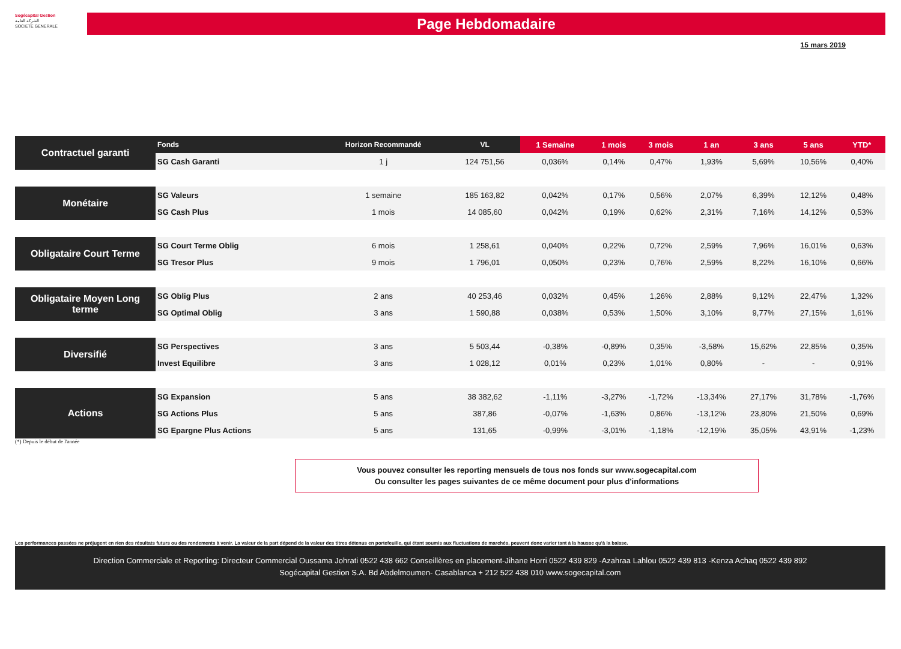Sogécapital Gestion
الشركة العامة
SOCIETE GENERALE
Page Hebdomadaire
15 mars 2019
| Contractuel garanti | Fonds | Horizon Recommandé | VL | 1 Semaine | 1 mois | 3 mois | 1 an | 3 ans | 5 ans | YTD* |
| | SG Cash Garanti | 1 j | 124 751,56 | 0,036% | 0,14% | 0,47% | 1,93% | 5,69% | 10,56% | 0,40% |
| Monétaire | SG Valeurs | 1 semaine | 185 163,82 | 0,042% | 0,17% | 0,56% | 2,07% | 6,39% | 12,12% | 0,48% |
| | SG Cash Plus | 1 mois | 14 085,60 | 0,042% | 0,19% | 0,62% | 2,31% | 7,16% | 14,12% | 0,53% |
| Obligataire Court Terme | SG Court Terme Oblig | 6 mois | 1 258,61 | 0,040% | 0,22% | 0,72% | 2,59% | 7,96% | 16,01% | 0,63% |
| | SG Tresor Plus | 9 mois | 1 796,01 | 0,050% | 0,23% | 0,76% | 2,59% | 8,22% | 16,10% | 0,66% |
| Obligataire Moyen Long terme | SG Oblig Plus | 2 ans | 40 253,46 | 0,032% | 0,45% | 1,26% | 2,88% | 9,12% | 22,47% | 1,32% |
| | SG Optimal Oblig | 3 ans | 1 590,88 | 0,038% | 0,53% | 1,50% | 3,10% | 9,77% | 27,15% | 1,61% |
| Diversifié | SG Perspectives | 3 ans | 5 503,44 | -0,38% | -0,89% | 0,35% | -3,58% | 15,62% | 22,85% | 0,35% |
| | Invest Equilibre | 3 ans | 1 028,12 | 0,01% | 0,23% | 1,01% | 0,80% | - | - | 0,91% |
| Actions | SG Expansion | 5 ans | 38 382,62 | -1,11% | -3,27% | -1,72% | -13,34% | 27,17% | 31,78% | -1,76% |
| | SG Actions Plus | 5 ans | 387,86 | -0,07% | -1,63% | 0,86% | -13,12% | 23,80% | 21,50% | 0,69% |
| | SG Epargne Plus Actions | 5 ans | 131,65 | -0,99% | -3,01% | -1,18% | -12,19% | 35,05% | 43,91% | -1,23% |
(*) Depuis le début de l'année
Vous pouvez consulter les reporting mensuels de tous nos fonds sur www.sogecapital.com
Ou consulter les pages suivantes de ce même document pour plus d'informations
Les performances passées ne préjugent en rien des résultats futurs ou des rendements à venir. La valeur de la part dépend de la valeur des titres détenus en portefeuille, qui étant soumis aux fluctuations de marchés, peuvent donc varier tant à la hausse qu'à la baisse.
Direction Commerciale et Reporting: Directeur Commercial Oussama Johrati 0522 438 662 Conseillères en placement-Jihane Horri 0522 439 829 -Azahraa Lahlou 0522 439 813 -Kenza Achaq 0522 439 892
Sogécapital Gestion S.A. Bd Abdelmoumen- Casablanca + 212 522 438 010 www.sogecapital.com